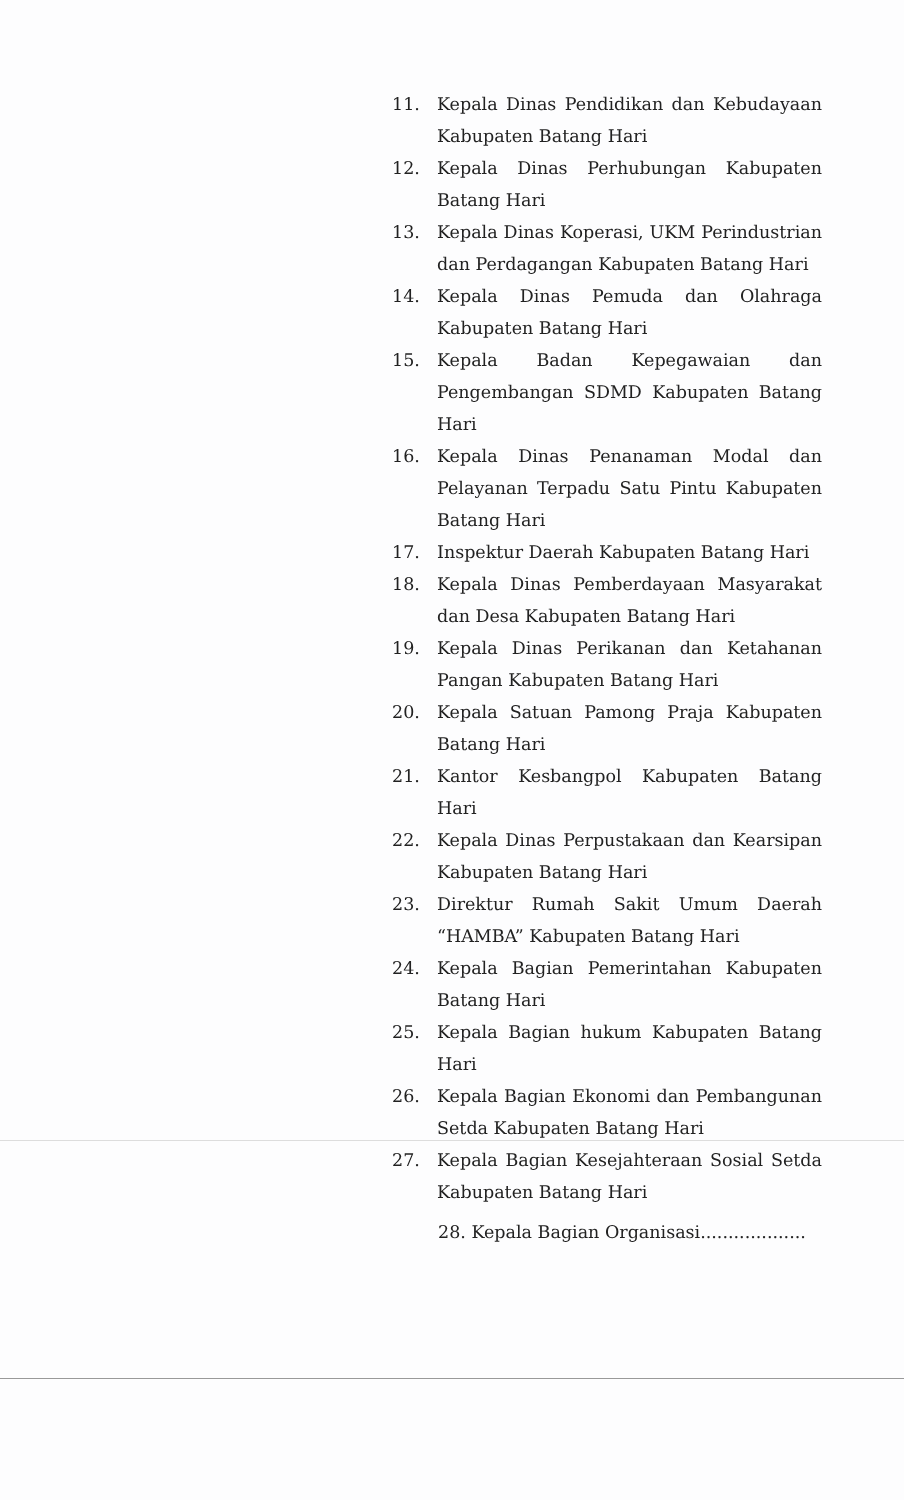11. Kepala Dinas Pendidikan dan Kebudayaan Kabupaten Batang Hari
12. Kepala Dinas Perhubungan Kabupaten Batang Hari
13. Kepala Dinas Koperasi, UKM Perindustrian dan Perdagangan Kabupaten Batang Hari
14. Kepala Dinas Pemuda dan Olahraga Kabupaten Batang Hari
15. Kepala Badan Kepegawaian dan Pengembangan SDMD Kabupaten Batang Hari
16. Kepala Dinas Penanaman Modal dan Pelayanan Terpadu Satu Pintu Kabupaten Batang Hari
17. Inspektur Daerah Kabupaten Batang Hari
18. Kepala Dinas Pemberdayaan Masyarakat dan Desa Kabupaten Batang Hari
19. Kepala Dinas Perikanan dan Ketahanan Pangan Kabupaten Batang Hari
20. Kepala Satuan Pamong Praja Kabupaten Batang Hari
21. Kantor Kesbangpol Kabupaten Batang Hari
22. Kepala Dinas Perpustakaan dan Kearsipan Kabupaten Batang Hari
23. Direktur Rumah Sakit Umum Daerah “HAMBA” Kabupaten Batang Hari
24. Kepala Bagian Pemerintahan Kabupaten Batang Hari
25. Kepala Bagian hukum Kabupaten Batang Hari
26. Kepala Bagian Ekonomi dan Pembangunan Setda Kabupaten Batang Hari
27. Kepala Bagian Kesejahteraan Sosial Setda Kabupaten Batang Hari
28. Kepala Bagian Organisasi...................